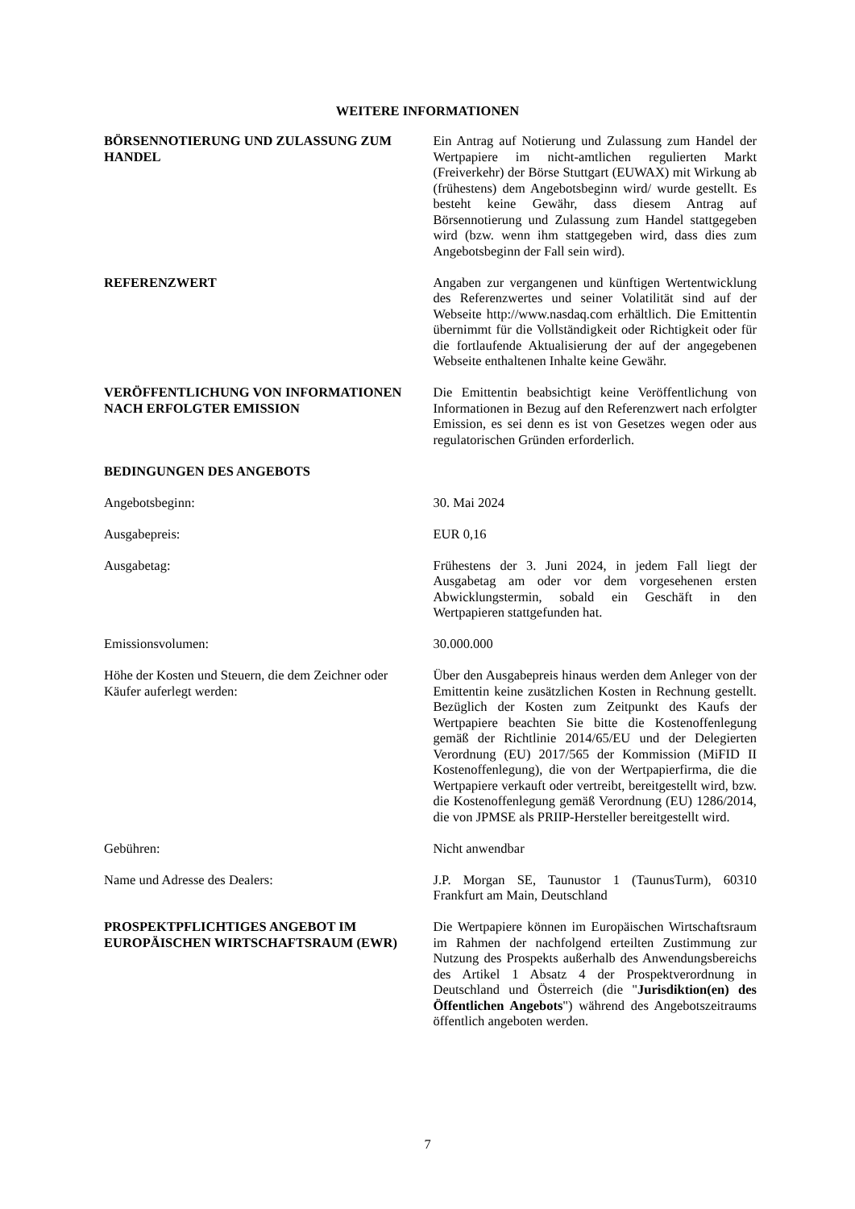WEITERE INFORMATIONEN
BÖRSENNOTIERUNG UND ZULASSUNG ZUM HANDEL Ein Antrag auf Notierung und Zulassung zum Handel der Wertpapiere im nicht-amtlichen regulierten Markt (Freiverkehr) der Börse Stuttgart (EUWAX) mit Wirkung ab (frühestens) dem Angebotsbeginn wird/ wurde gestellt. Es besteht keine Gewähr, dass diesem Antrag auf Börsennotierung und Zulassung zum Handel stattgegeben wird (bzw. wenn ihm stattgegeben wird, dass dies zum Angebotsbeginn der Fall sein wird).
REFERENZWERT Angaben zur vergangenen und künftigen Wertentwicklung des Referenzwertes und seiner Volatilität sind auf der Webseite http://www.nasdaq.com erhältlich. Die Emittentin übernimmt für die Vollständigkeit oder Richtigkeit oder für die fortlaufende Aktualisierung der auf der angegebenen Webseite enthaltenen Inhalte keine Gewähr.
VERÖFFENTLICHUNG VON INFORMATIONEN NACH ERFOLGTER EMISSION
Die Emittentin beabsichtigt keine Veröffentlichung von Informationen in Bezug auf den Referenzwert nach erfolgter Emission, es sei denn es ist von Gesetzes wegen oder aus regulatorischen Gründen erforderlich.
BEDINGUNGEN DES ANGEBOTS
Angebotsbeginn: 30. Mai 2024
Ausgabepreis: EUR 0,16
Ausgabetag: Frühestens der 3. Juni 2024, in jedem Fall liegt der Ausgabetag am oder vor dem vorgesehenen ersten Abwicklungstermin, sobald ein Geschäft in den Wertpapieren stattgefunden hat.
Emissionsvolumen: 30.000.000
Höhe der Kosten und Steuern, die dem Zeichner oder Käufer auferlegt werden:
Über den Ausgabepreis hinaus werden dem Anleger von der Emittentin keine zusätzlichen Kosten in Rechnung gestellt. Bezüglich der Kosten zum Zeitpunkt des Kaufs der Wertpapiere beachten Sie bitte die Kostenoffenlegung gemäß der Richtlinie 2014/65/EU und der Delegierten Verordnung (EU) 2017/565 der Kommission (MiFID II Kostenoffenlegung), die von der Wertpapierfirma, die die Wertpapiere verkauft oder vertreibt, bereitgestellt wird, bzw. die Kostenoffenlegung gemäß Verordnung (EU) 1286/2014, die von JPMSE als PRIIP-Hersteller bereitgestellt wird.
Gebühren: Nicht anwendbar
Name und Adresse des Dealers: J.P. Morgan SE, Taunustor 1 (TaunusTurm), 60310 Frankfurt am Main, Deutschland
PROSPEKTPFLICHTIGES ANGEBOT IM EUROPÄISCHEN WIRTSCHAFTSRAUM (EWR)
Die Wertpapiere können im Europäischen Wirtschaftsraum im Rahmen der nachfolgend erteilten Zustimmung zur Nutzung des Prospekts außerhalb des Anwendungsbereichs des Artikel 1 Absatz 4 der Prospektverordnung in Deutschland und Österreich (die "Jurisdiktion(en) des Öffentlichen Angebots") während des Angebotszeitraums öffentlich angeboten werden.
7